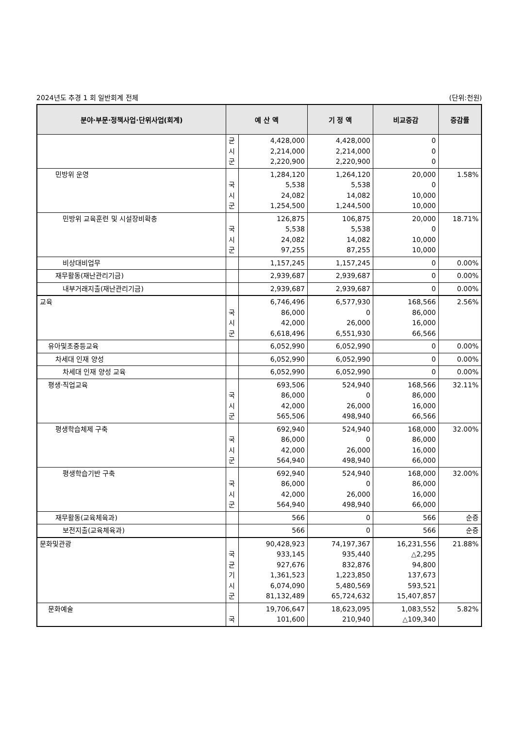2024년도 추경 1 회 일반회계 전체 (단위:천원)
| 분야·부문·정책사업·단위사업(회계) | 예 산 액 | | 기 정 액 | 비교증감 | 증감률 |
| --- | --- | --- | --- | --- | --- |
| | 균 시 군 | 4,428,000 2,214,000 2,220,900 | 4,428,000 2,214,000 2,220,900 | 0 0 0 | |
| 민방위 운영 | 국 시 군 | 1,284,120 5,538 24,082 1,254,500 | 1,264,120 5,538 14,082 1,244,500 | 20,000 0 10,000 10,000 | 1.58% |
| 민방위 교육훈련 및 시설장비확충 | 국 시 군 | 126,875 5,538 24,082 97,255 | 106,875 5,538 14,082 87,255 | 20,000 0 10,000 10,000 | 18.71% |
| 비상대비업무 | | 1,157,245 | 1,157,245 | 0 | 0.00% |
| 재무활동(재난관리기금) | | 2,939,687 | 2,939,687 | 0 | 0.00% |
| 내부거래지출(재난관리기금) | | 2,939,687 | 2,939,687 | 0 | 0.00% |
| 교육 | 국 시 군 | 6,746,496 86,000 42,000 6,618,496 | 6,577,930 0 26,000 6,551,930 | 168,566 86,000 16,000 66,566 | 2.56% |
| 유아및초중등교육 | | 6,052,990 | 6,052,990 | 0 | 0.00% |
| 차세대 인재 양성 | | 6,052,990 | 6,052,990 | 0 | 0.00% |
| 차세대 인재 양성 교육 | | 6,052,990 | 6,052,990 | 0 | 0.00% |
| 평생·직업교육 | 국 시 군 | 693,506 86,000 42,000 565,506 | 524,940 0 26,000 498,940 | 168,566 86,000 16,000 66,566 | 32.11% |
| 평생학습체제 구축 | 국 시 군 | 692,940 86,000 42,000 564,940 | 524,940 0 26,000 498,940 | 168,000 86,000 16,000 66,000 | 32.00% |
| 평생학습기반 구축 | 국 시 군 | 692,940 86,000 42,000 564,940 | 524,940 0 26,000 498,940 | 168,000 86,000 16,000 66,000 | 32.00% |
| 재무활동(교육체육과) | | 566 | 0 | 566 | 순증 |
| 보전지출(교육체육과) | | 566 | 0 | 566 | 순증 |
| 문화및관광 | 국 균 기 시 군 | 90,428,923 933,145 927,676 1,361,523 6,074,090 81,132,489 | 74,197,367 935,440 832,876 1,223,850 5,480,569 65,724,632 | 16,231,556 △2,295 94,800 137,673 593,521 15,407,857 | 21.88% |
| 문화예술 | 국 | 19,706,647 101,600 | 18,623,095 210,940 | 1,083,552 △109,340 | 5.82% |